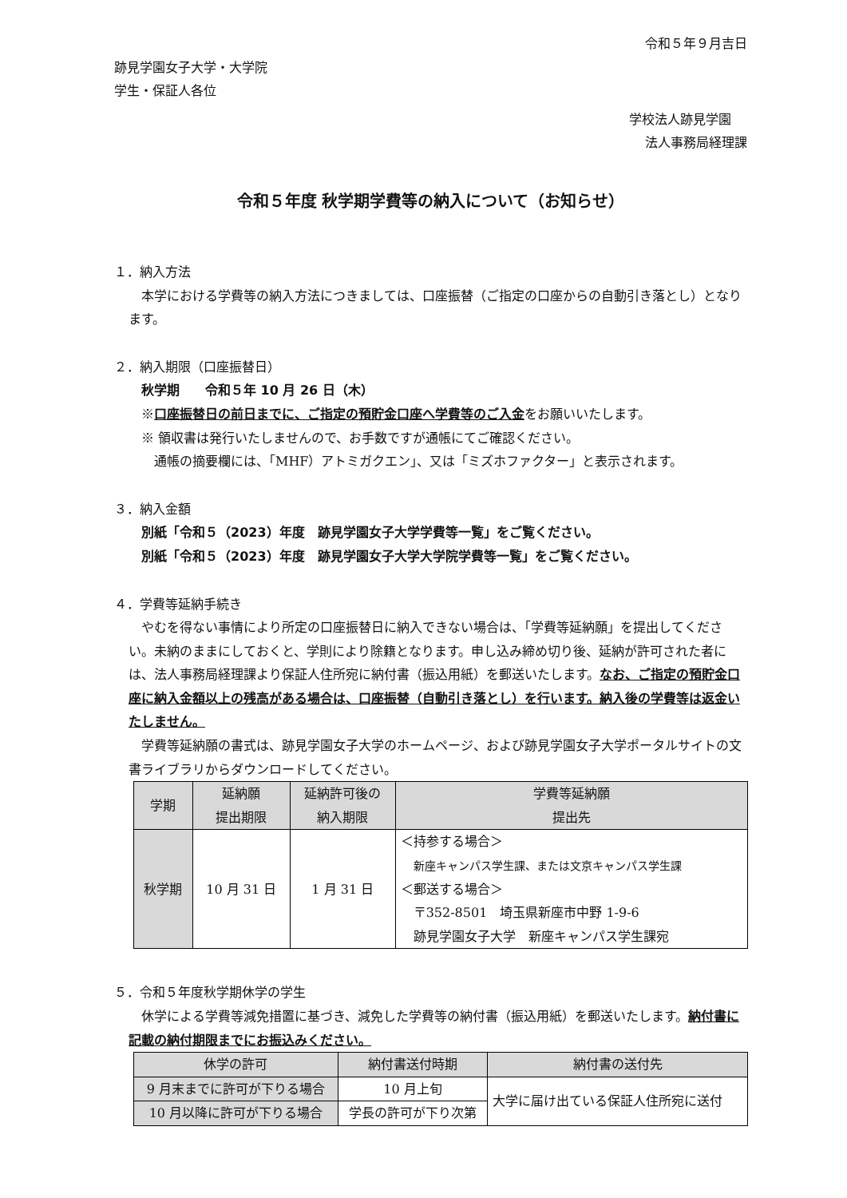令和５年９月吉日
跡見学園女子大学・大学院
学生・保証人各位
学校法人跡見学園
法人事務局経理課
令和５年度 秋学期学費等の納入について（お知らせ）
１．納入方法
　本学における学費等の納入方法につきましては、口座振替（ご指定の口座からの自動引き落とし）となります。
２．納入期限（口座振替日）
　秋学期　　令和５年 10 月 26 日（木）
　※口座振替日の前日までに、ご指定の預貯金口座へ学費等のご入金をお願いいたします。
　※ 領収書は発行いたしませんので、お手数ですが通帳にてご確認ください。
　　通帳の摘要欄には、「MHF）アトミガクエン」、又は「ミズホファクター」と表示されます。
３．納入金額
　別紙「令和５（2023）年度　跡見学園女子大学学費等一覧」をご覧ください。
　別紙「令和５（2023）年度　跡見学園女子大学大学院学費等一覧」をご覧ください。
４．学費等延納手続き
　やむを得ない事情により所定の口座振替日に納入できない場合は、「学費等延納願」を提出してください。未納のままにしておくと、学則により除籍となります。申し込み締め切り後、延納が許可された者には、法人事務局経理課より保証人住所宛に納付書（振込用紙）を郵送いたします。なお、ご指定の預貯金口座に納入金額以上の残高がある場合は、口座振替（自動引き落とし）を行います。納入後の学費等は返金いたしません。
　学費等延納願の書式は、跡見学園女子大学のホームページ、および跡見学園女子大学ポータルサイトの文書ライブラリからダウンロードしてください。
| 学期 | 延納願 提出期限 | 延納許可後の 納入期限 | 学費等延納願 提出先 |
| --- | --- | --- | --- |
| 秋学期 | 10 月 31 日 | 1 月 31 日 | ＜持参する場合＞ 新座キャンパス学生課、または文京キャンパス学生課 ＜郵送する場合＞ 〒352-8501 埼玉県新座市中野 1-9-6 跡見学園女子大学 新座キャンパス学生課宛 |
５．令和５年度秋学期休学の学生
　休学による学費等減免措置に基づき、減免した学費等の納付書（振込用紙）を郵送いたします。納付書に記載の納付期限までにお振込みください。
| 休学の許可 | 納付書送付時期 | 納付書の送付先 |
| --- | --- | --- |
| 9 月末までに許可が下りる場合 | 10 月上旬 | 大学に届け出ている保証人住所宛に送付 |
| 10 月以降に許可が下りる場合 | 学長の許可が下り次第 | |